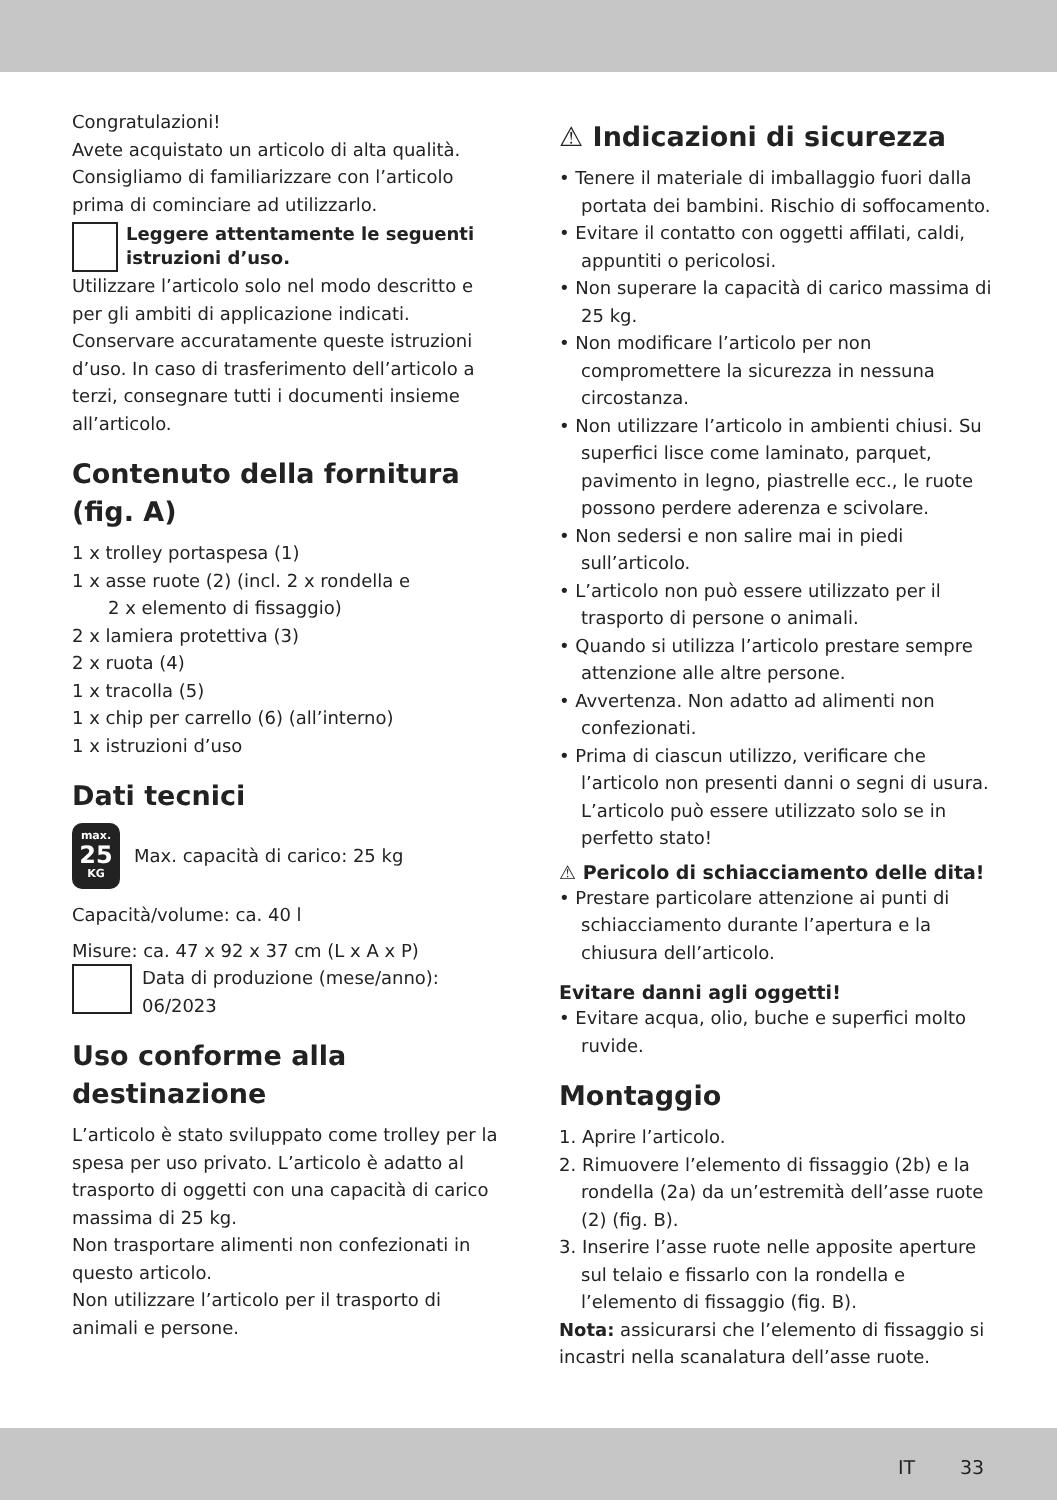Congratulazioni!
Avete acquistato un articolo di alta qualità. Consigliamo di familiarizzare con l’articolo prima di cominciare ad utilizzarlo.
Leggere attentamente le seguenti istruzioni d’uso.
Utilizzare l’articolo solo nel modo descritto e per gli ambiti di applicazione indicati. Conservare accuratamente queste istruzioni d’uso. In caso di trasferimento dell’articolo a terzi, consegnare tutti i documenti insieme all’articolo.
Contenuto della fornitura (fig. A)
1 x trolley portaspesa (1)
1 x asse ruote (2) (incl. 2 x rondella e
2 x elemento di fissaggio)
2 x lamiera protettiva (3)
2 x ruota (4)
1 x tracolla (5)
1 x chip per carrello (6) (all’interno)
1 x istruzioni d’uso
Dati tecnici
max.
25
KG Max. capacità di carico: 25 kg
Capacità/volume: ca. 40 l
Misure: ca. 47 x 92 x 37 cm (L x A x P)
Data di produzione (mese/anno):
06/2023
Uso conforme alla destinazione
L’articolo è stato sviluppato come trolley per la spesa per uso privato. L’articolo è adatto al trasporto di oggetti con una capacità di carico massima di 25 kg.
Non trasportare alimenti non confezionati in questo articolo.
Non utilizzare l’articolo per il trasporto di animali e persone.
⚠ Indicazioni di sicurezza
• Tenere il materiale di imballaggio fuori dalla portata dei bambini. Rischio di soffocamento.
• Evitare il contatto con oggetti affilati, caldi, appuntiti o pericolosi.
• Non superare la capacità di carico massima di 25 kg.
• Non modificare l’articolo per non compromettere la sicurezza in nessuna circostanza.
• Non utilizzare l’articolo in ambienti chiusi. Su superfici lisce come laminato, parquet, pavimento in legno, piastrelle ecc., le ruote possono perdere aderenza e scivolare.
• Non sedersi e non salire mai in piedi sull’articolo.
• L’articolo non può essere utilizzato per il trasporto di persone o animali.
• Quando si utilizza l’articolo prestare sempre attenzione alle altre persone.
• Avvertenza. Non adatto ad alimenti non confezionati.
• Prima di ciascun utilizzo, verificare che l’articolo non presenti danni o segni di usura. L’articolo può essere utilizzato solo se in perfetto stato!
⚠ Pericolo di schiacciamento delle dita!
• Prestare particolare attenzione ai punti di schiacciamento durante l’apertura e la chiusura dell’articolo.
Evitare danni agli oggetti!
• Evitare acqua, olio, buche e superfici molto ruvide.
Montaggio
1. Aprire l’articolo.
2. Rimuovere l’elemento di fissaggio (2b) e la rondella (2a) da un’estremità dell’asse ruote (2) (fig. B).
3. Inserire l’asse ruote nelle apposite aperture sul telaio e fissarlo con la rondella e l’elemento di fissaggio (fig. B).
Nota: assicurarsi che l’elemento di fissaggio si incastri nella scanalatura dell’asse ruote.
IT 33